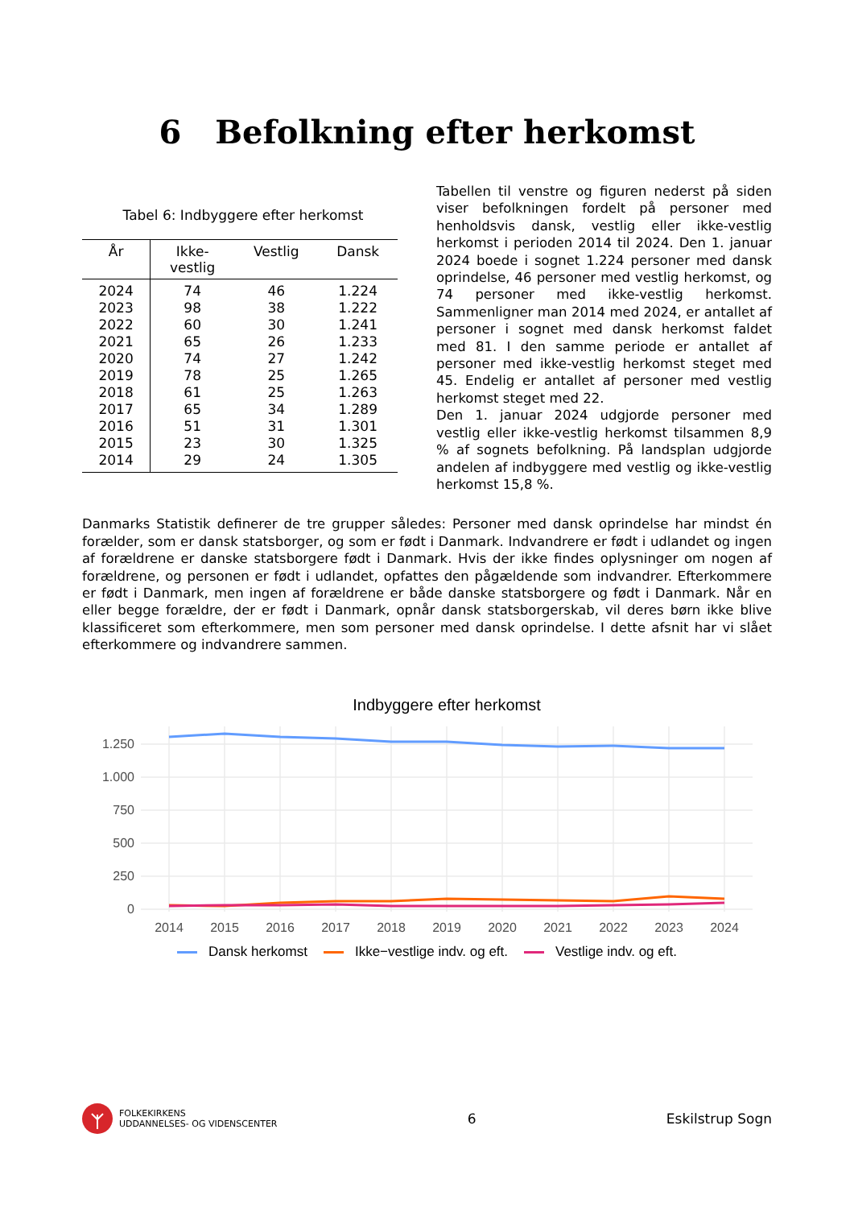6 Befolkning efter herkomst
Tabel 6: Indbyggere efter herkomst
| År | Ikke- vestlig | Vestlig | Dansk |
| --- | --- | --- | --- |
| 2024 | 74 | 46 | 1.224 |
| 2023 | 98 | 38 | 1.222 |
| 2022 | 60 | 30 | 1.241 |
| 2021 | 65 | 26 | 1.233 |
| 2020 | 74 | 27 | 1.242 |
| 2019 | 78 | 25 | 1.265 |
| 2018 | 61 | 25 | 1.263 |
| 2017 | 65 | 34 | 1.289 |
| 2016 | 51 | 31 | 1.301 |
| 2015 | 23 | 30 | 1.325 |
| 2014 | 29 | 24 | 1.305 |
Tabellen til venstre og figuren nederst på siden viser befolkningen fordelt på personer med henholdsvis dansk, vestlig eller ikke-vestlig herkomst i perioden 2014 til 2024. Den 1. januar 2024 boede i sognet 1.224 personer med dansk oprindelse, 46 personer med vestlig herkomst, og 74 personer med ikke-vestlig herkomst. Sammenligner man 2014 med 2024, er antallet af personer i sognet med dansk herkomst faldet med 81. I den samme periode er antallet af personer med ikke-vestlig herkomst steget med 45. Endelig er antallet af personer med vestlig herkomst steget med 22.
Den 1. januar 2024 udgjorde personer med vestlig eller ikke-vestlig herkomst tilsammen 8,9 % af sognets befolkning. På landsplan udgjorde andelen af indbyggere med vestlig og ikke-vestlig herkomst 15,8 %.
Danmarks Statistik definerer de tre grupper således: Personer med dansk oprindelse har mindst én forælder, som er dansk statsborger, og som er født i Danmark. Indvandrere er født i udlandet og ingen af forældrene er danske statsborgere født i Danmark. Hvis der ikke findes oplysninger om nogen af forældrene, og personen er født i udlandet, opfattes den pågældende som indvandrer. Efterkommere er født i Danmark, men ingen af forældrene er både danske statsborgere og født i Danmark. Når en eller begge forældre, der er født i Danmark, opnår dansk statsborgerskab, vil deres børn ikke blive klassificeret som efterkommere, men som personer med dansk oprindelse. I dette afsnit har vi slået efterkommere og indvandrere sammen.
Indbyggere efter herkomst
1.250
1.000
750
500
250
0
2014
2015
2016
2017
2018
2019
2020
2021
2022
2023
2024
Dansk herkomst Ikke−vestlige indv. og eft. Vestlige indv. og eft.
FOLKEKIRKENS
UDDANNELSES- OG VIDENSCENTER
6 Eskilstrup Sogn